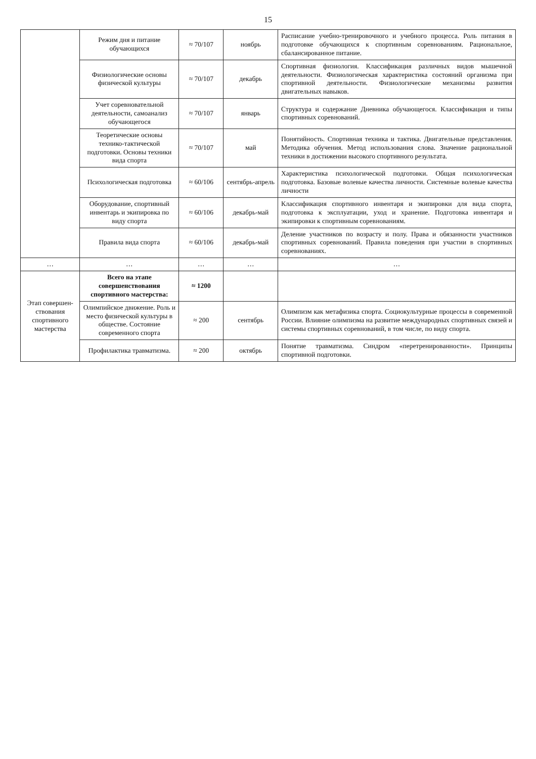15
| | Режим дня и питание обучающихся | ≈ 70/107 | ноябрь | Расписание учебно-тренировочного и учебного процесса. Роль питания в подготовке обучающихся к спортивным соревнованиям. Рациональное, сбалансированное питание. |
| | Физиологические основы физической культуры | ≈ 70/107 | декабрь | Спортивная физиология. Классификация различных видов мышечной деятельности. Физиологическая характеристика состояний организма при спортивной деятельности. Физиологические механизмы развития двигательных навыков. |
| | Учет соревновательной деятельности, самоанализ обучающегося | ≈ 70/107 | январь | Структура и содержание Дневника обучающегося. Классификация и типы спортивных соревнований. |
| | Теоретические основы технико-тактической подготовки. Основы техники вида спорта | ≈ 70/107 | май | Понятийность. Спортивная техника и тактика. Двигательные представления. Методика обучения. Метод использования слова. Значение рациональной техники в достижении высокого спортивного результата. |
| | Психологическая подготовка | ≈ 60/106 | сентябрь-апрель | Характеристика психологической подготовки. Общая психологическая подготовка. Базовые волевые качества личности. Системные волевые качества личности |
| | Оборудование, спортивный инвентарь и экипировка по виду спорта | ≈ 60/106 | декабрь-май | Классификация спортивного инвентаря и экипировки для вида спорта, подготовка к эксплуатации, уход и хранение. Подготовка инвентаря и экипировки к спортивным соревнованиям. |
| | Правила вида спорта | ≈ 60/106 | декабрь-май | Деление участников по возрасту и полу. Права и обязанности участников спортивных соревнований. Правила поведения при участии в спортивных соревнованиях. |
| … | … | … | … | … |
| Этап совершен-ствования спортивного мастерства | Всего на этапе совершенствования спортивного мастерства: | ≈ 1200 | | |
| | Олимпийское движение. Роль и место физической культуры в обществе. Состояние современного спорта | ≈ 200 | сентябрь | Олимпизм как метафизика спорта. Социокультурные процессы в современной России. Влияние олимпизма на развитие международных спортивных связей и системы спортивных соревнований, в том числе, по виду спорта. |
| | Профилактика травматизма. | ≈ 200 | октябрь | Понятие травматизма. Синдром «перетренированности». Принципы спортивной подготовки. |